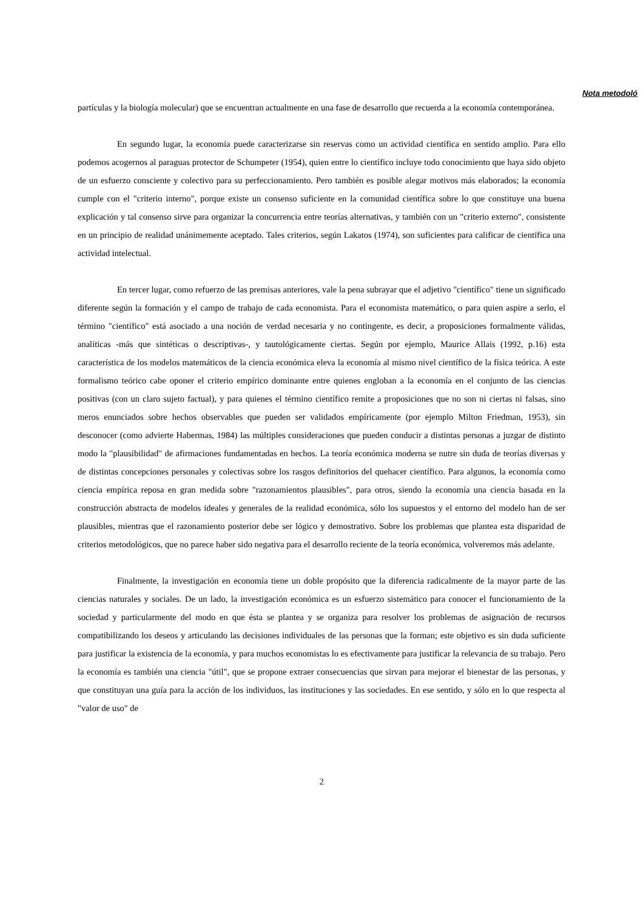Nota metodoló
partículas y la biología molecular) que se encuentran actualmente en una fase de desarrollo que recuerda a la economía contemporánea.
En segundo lugar, la economía puede caracterizarse sin reservas como un actividad científica en sentido amplio. Para ello podemos acogernos al paraguas protector de Schumpeter (1954), quien entre lo científico incluye todo conocimiento que haya sido objeto de un esfuerzo consciente y colectivo para su perfeccionamiento. Pero también es posible alegar motivos más elaborados; la economía cumple con el "criterio interno", porque existe un consenso suficiente en la comunidad científica sobre lo que constituye una buena explicación y tal consenso sirve para organizar la concurrencia entre teorías alternativas, y también con un "criterio externo", consistente en un principio de realidad unánimemente aceptado. Tales criterios, según Lakatos (1974), son suficientes para calificar de científica una actividad intelectual.
En tercer lugar, como refuerzo de las premisas anteriores, vale la pena subrayar que el adjetivo "científico" tiene un significado diferente según la formación y el campo de trabajo de cada economista. Para el economista matemático, o para quien aspire a serlo, el término "científico" está asociado a una noción de verdad necesaria y no contingente, es decir, a proposiciones formalmente válidas, analíticas -más que sintéticas o descriptivas-, y tautológicamente ciertas. Según por ejemplo, Maurice Allais (1992, p.16) esta característica de los modelos matemáticos de la ciencia económica eleva la economía al mismo nivel científico de la física teórica. A este formalismo teórico cabe oponer el criterio empírico dominante entre quienes engloban a la economía en el conjunto de las ciencias positivas (con un claro sujeto factual), y para quienes el término científico remite a proposiciones que no son ni ciertas ni falsas, sino meros enunciados sobre hechos observables que pueden ser validados empíricamente (por ejemplo Milton Friedman, 1953), sin desconocer (como advierte Habermas, 1984) las múltiples consideraciones que pueden conducir a distintas personas a juzgar de distinto modo la "plausibilidad" de afirmaciones fundamentadas en hechos. La teoría económica moderna se nutre sin duda de teorías diversas y de distintas concepciones personales y colectivas sobre los rasgos definitorios del quehacer científico. Para algunos, la economía como ciencia empírica reposa en gran medida sobre "razonamientos plausibles", para otros, siendo la economía una ciencia basada en la construcción abstracta de modelos ideales y generales de la realidad económica, sólo los supuestos y el entorno del modelo han de ser plausibles, mientras que el razonamiento posterior debe ser lógico y demostrativo. Sobre los problemas que plantea esta disparidad de criterios metodológicos, que no parece haber sido negativa para el desarrollo reciente de la teoría económica, volveremos más adelante.
Finalmente, la investigación en economía tiene un doble propósito que la diferencia radicalmente de la mayor parte de las ciencias naturales y sociales. De un lado, la investigación económica es un esfuerzo sistemático para conocer el funcionamiento de la sociedad y particularmente del modo en que ésta se plantea y se organiza para resolver los problemas de asignación de recursos compatibilizando los deseos y articulando las decisiones individuales de las personas que la forman; este objetivo es sin duda suficiente para justificar la existencia de la economía, y para muchos economistas lo es efectivamente para justificar la relevancia de su trabajo. Pero la economía es también una ciencia "útil", que se propone extraer consecuencias que sirvan para mejorar el bienestar de las personas, y que constituyan una guía para la acción de los individuos, las instituciones y las sociedades. En ese sentido, y sólo en lo que respecta al "valor de uso" de
2